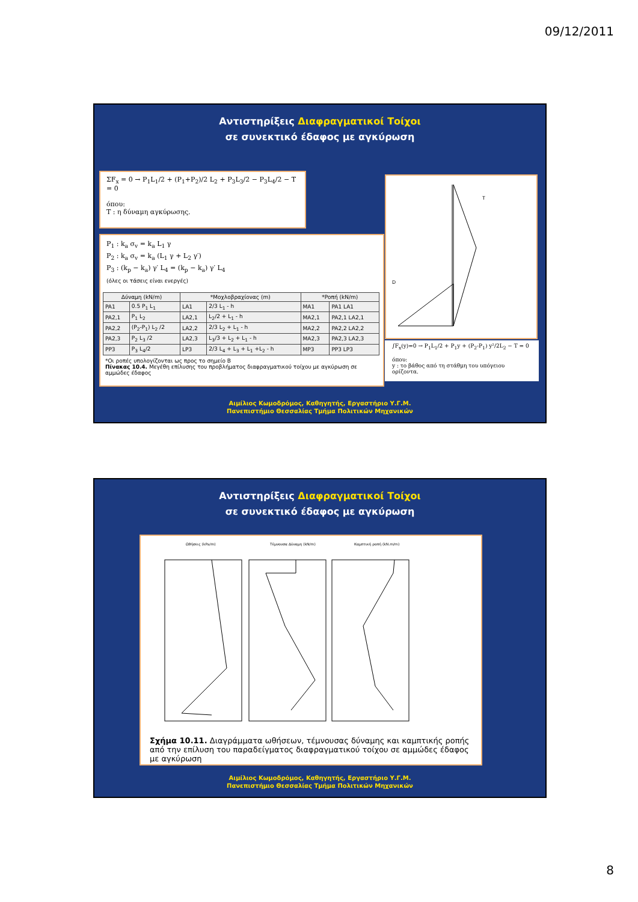09/12/2011
Αντιστηρίξεις Διαφραγματικοί Τοίχοι
σε συνεκτικό έδαφος με αγκύρωση
ΣF<sub>x</sub> = 0 → P<sub>1</sub>L<sub>1</sub>/2 + (P<sub>1</sub>+P<sub>2</sub>)/2 L<sub>2</sub> + P<sub>3</sub>L<sub>3</sub>/2 − P<sub>3</sub>L<sub>4</sub>/2 − T = 0
όπου:
T : η δύναμη αγκύρωσης.
P<sub>1</sub> : k<sub>a</sub> σ<sub>v</sub> = k<sub>a</sub> L<sub>1</sub> γ
P<sub>2</sub> : k<sub>a</sub> σ<sub>v</sub> = k<sub>a</sub> (L<sub>1</sub> γ + L<sub>2</sub> γ′)
P<sub>3</sub> : (k<sub>p</sub> − k<sub>a</sub>) γ′ L<sub>4</sub> = (k<sub>p</sub> − k<sub>a</sub>) γ′ L<sub>4</sub>
(όλες οι τάσεις είναι ενεργές)
| Δύναμη (kN/m) | | *Μοχλοβραχίονας (m) | | *Ροπή (kN/m) | |
| --- | --- | --- | --- | --- | --- |
| PA1 | 0.5 P<sub>1</sub> L<sub>1</sub> | LA1 | 2/3 L<sub>1</sub> - h | MA1 | PA1 LA1 |
| PA2,1 | P<sub>1</sub> L<sub>2</sub> | LA2,1 | L<sub>2</sub>/2 + L<sub>1</sub> - h | MA2,1 | PA2,1 LA2,1 |
| PA2,2 | (P<sub>2</sub>-P<sub>1</sub>) L<sub>2</sub> /2 | LA2,2 | 2/3 L<sub>2</sub> + L<sub>1</sub> - h | MA2,2 | PA2,2 LA2,2 |
| PA2,3 | P<sub>2</sub> L<sub>3</sub> /2 | LA2,3 | L<sub>3</sub>/3 + L<sub>2</sub> + L<sub>1</sub> - h | MA2,3 | PA2,3 LA2,3 |
| PP3 | P<sub>3</sub> L<sub>4</sub>/2 | LP3 | 2/3 L<sub>4</sub> + L<sub>3</sub> + L<sub>1</sub> +L<sub>2</sub> - h | MP3 | PP3 LP3 |
*Οι ροπές υπολογίζονται ως προς το σημείο Β
Πίνακας 10.4. Μεγέθη επίλυσης του προβλήματος διαφραγματικού τοίχου με αγκύρωση σε αμμώδες έδαφος
T
D
∫F<sub>x</sub>(y)=0 → P<sub>1</sub>L<sub>1</sub>/2 + P<sub>1</sub>y + (P<sub>2</sub>-P<sub>1</sub>) y²/2L<sub>2</sub> − T = 0
όπου:
y : το βάθος από τη στάθμη του υπόγειου ορίζοντα.
Αιμίλιος Κωμοδρόμος, Καθηγητής, Εργαστήριο Υ.Γ.Μ.
Πανεπιστήμιο Θεσσαλίας Τμήμα Πολιτικών Μηχανικών
Αντιστηρίξεις Διαφραγματικοί Τοίχοι
σε συνεκτικό έδαφος με αγκύρωση
Ωθήσεις (kPa/m)
Τέμνουσα Δύναμη (kN/m)
Καμπτική ροπή (kN.m/m)
Σχήμα 10.11. Διαγράμματα ωθήσεων, τέμνουσας δύναμης και καμπτικής ροπής από την επίλυση του παραδείγματος διαφραγματικού τοίχου σε αμμώδες έδαφος με αγκύρωση
Αιμίλιος Κωμοδρόμος, Καθηγητής, Εργαστήριο Υ.Γ.Μ.
Πανεπιστήμιο Θεσσαλίας Τμήμα Πολιτικών Μηχανικών
8